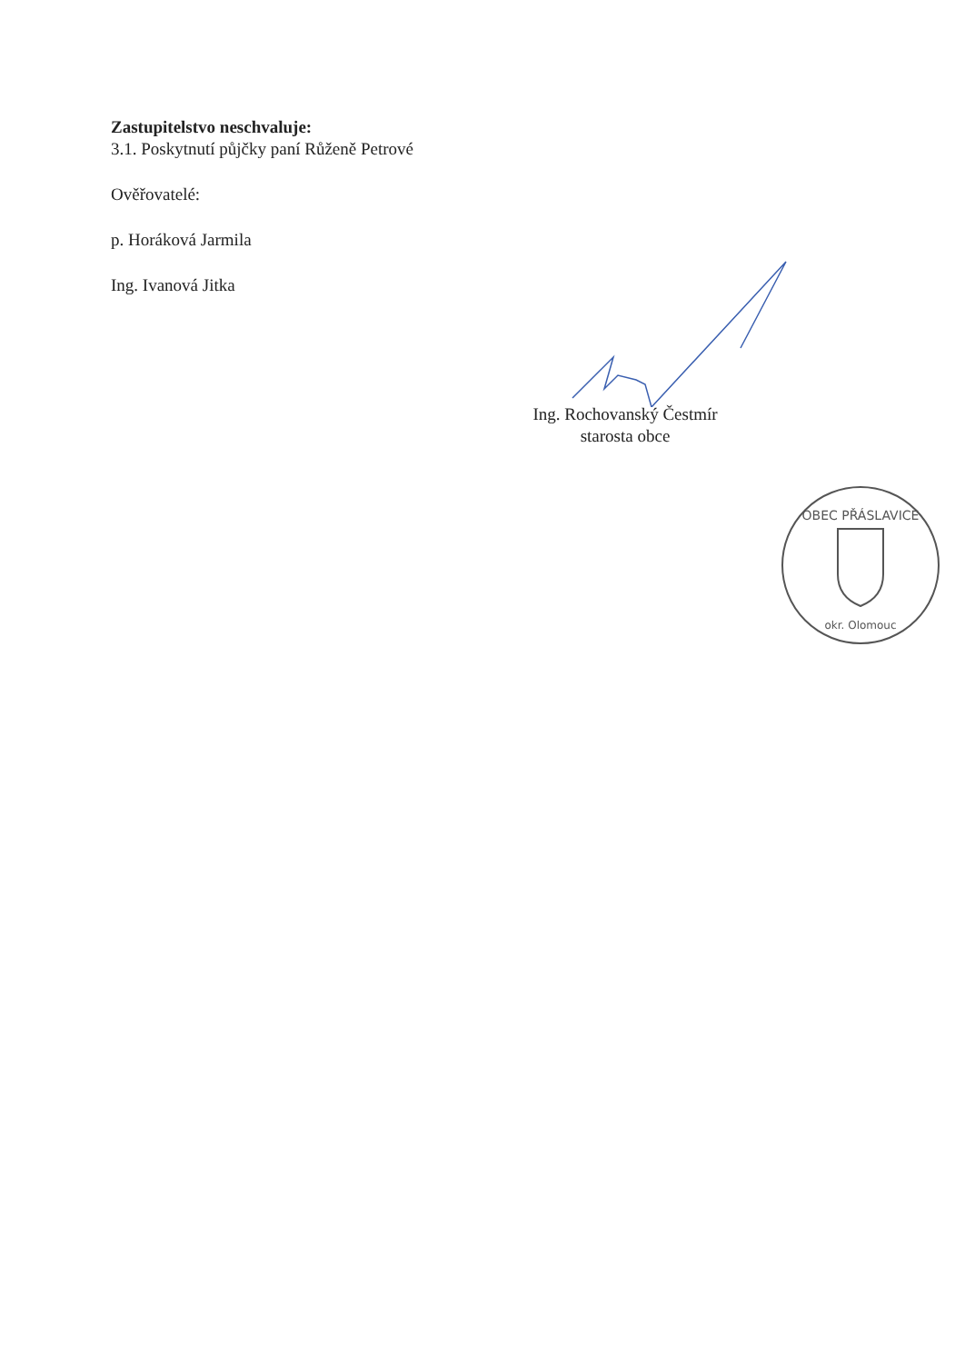Zastupitelstvo neschvaluje:
3.1. Poskytnutí půjčky paní Růženě Petrové
Ověřovatelé:
p. Horáková Jarmila
Ing. Ivanová Jitka
Ing. Rochovanský Čestmír
starosta obce
OBEC PŘÁSLAVICE
okr. Olomouc